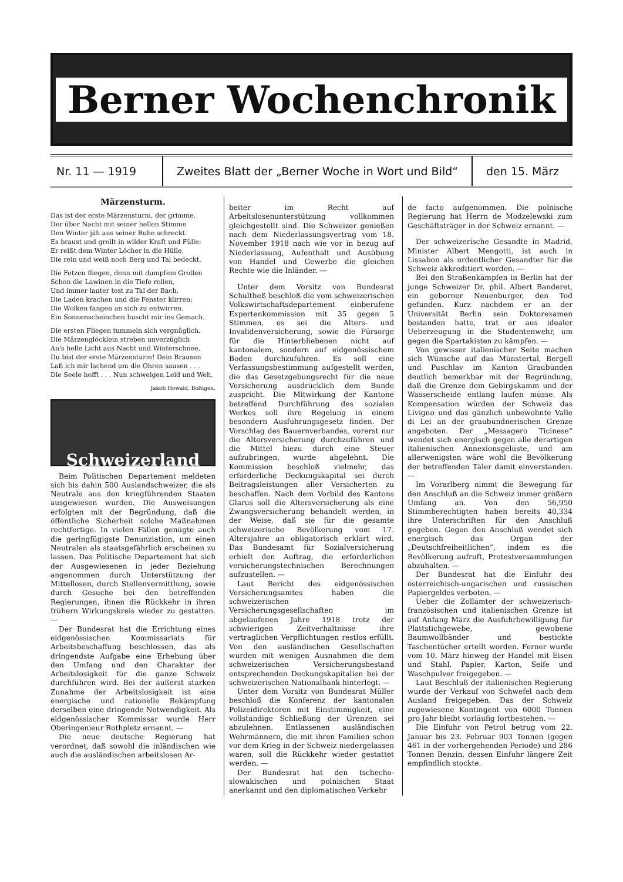Berner Wochenchronik
Nr. 11 — 1919 Zweites Blatt der „Berner Woche in Wort und Bild“
den 15. März
Märzensturm.
Das ist der erste Märzensturm, der grimme,
Der über Nacht mit seiner hellen Stimme
Den Winter jäh aus seiner Ruhe schreckt.
Es braust und grollt in wilder Kraft und Fülle;
Er reißt dem Winter Löcher in die Hülle,
Die rein und weiß noch Berg und Tal bedeckt.
Die Fetzen fliegen, denn mit dumpfem Grollen
Schon die Lawinen in die Tiefe rollen,
Und immer lauter tost zu Tal der Bach.
Die Laden krachen und die Fenster klirren;
Die Wolken fangen an sich zu entwirren.
Ein Sonnenscheinchen huscht mir ins Gemach.
Die ersten Fliegen tummeln sich vergnüglich.
Die Märzenglöcklein streben unverzüglich
An's helle Licht aus Nacht und Winterschnee,
Du bist der erste Märzensturm! Dein Brausen
Laß ich mir lachend um die Ohren sausen . . .
Die Seele hofft . . . Nun schweigen Leid und Weh.
Jakob Howald, Boltigen.
Schweizerland
Beim Politischen Departement meldeten sich bis dahin 500 Auslandschweizer, die als Neutrale aus den kriegführenden Staaten ausgewiesen wurden. Die Ausweisungen erfolgten mit der Begründung, daß die öffentliche Sicherheit solche Maßnahmen rechtfertige. In vielen Fällen genügte auch die geringfügigste Denunziation, um einen Neutralen als staatsgefährlich erscheinen zu lassen. Das Politische Departement hat sich der Ausgewiesenen in jeder Beziehung angenommen durch Unterstützung der Mittellosen, durch Stellenvermittlung, sowie durch Gesuche bei den betreffenden Regierungen, ihnen die Rückkehr in ihren frühern Wirkungskreis wieder zu gestatten. —
Der Bundesrat hat die Errichtung eines eidgenössischen Kommissariats für Arbeitsbeschaffung beschlossen, das als dringendste Aufgabe eine Erhebung über den Umfang und den Charakter der Arbeitslosigkeit für die ganze Schweiz durchführen wird. Bei der äußerst starken Zunahme der Arbeitslosigkeit ist eine energische und rationelle Bekämpfung derselben eine dringende Notwendigkeit. Als eidgenössischer Kommissar wurde Herr Oberingenieur Rothpletz ernannt. —
Die neue deutsche Regierung hat verordnet, daß sowohl die inländischen wie auch die ausländischen arbeitslosen Ar-
beiter im Recht auf Arbeitslosenunterstützung vollkommen gleichgestellt sind. Die Schweizer genießen nach dem Niederlassungsvertrag vom 18. November 1918 nach wie vor in bezug auf Niederlassung, Aufenthalt und Ausübung von Handel und Gewerbe die gleichen Rechte wie die Inländer. —
Unter dem Vorsitz von Bundesrat Schultheß beschloß die vom schweizerischen Volkswirtschaftsdepartement einberufene Expertenkommission mit 35 gegen 5 Stimmen, es sei die Alters- und Invalidenversicherung, sowie die Fürsorge für die Hinterbliebenen nicht auf kantonalem, sondern auf eidgenössischem Boden durchzuführen. Es soll eine Verfassungsbestimmung aufgestellt werden, die das Gesetzgebungsrecht für die neue Versicherung ausdrücklich dem Bunde zuspricht. Die Mitwirkung der Kantone betreffend Durchführung des sozialen Werkes soll ihre Regelung in einem besondern Ausführungsgesetz finden. Der Vorschlag des Bauernverbandes, vorerst nur die Altersversicherung durchzuführen und die Mittel hiezu durch eine Steuer aufzubringen, wurde abgelehnt. Die Kommission beschloß vielmehr, das erforderliche Deckungskapital sei durch Beitragsleistungen aller Versicherten zu beschaffen. Nach dem Vorbild des Kantons Glarus soll die Altersversicherung als eine Zwangsversicherung behandelt werden, in der Weise, daß sie für die gesamte schweizerische Bevölkerung vom 17. Altersjahre an obligatorisch erklärt wird. Das Bundesamt für Sozialversicherung erhielt den Auftrag, die erforderlichen versicherungstechnischen Berechnungen aufzustellen. —
Laut Bericht des eidgenössischen Versicherungsamtes haben die schweizerischen Versicherungsgesellschaften im abgelaufenen Jahre 1918 trotz der schwierigen Zeitverhältnisse ihre vertraglichen Verpflichtungen restlos erfüllt. Von den ausländischen Gesellschaften wurden mit wenigen Ausnahmen die dem schweizerischen Versicherungsbestand entsprechenden Deckungskapitalien bei der schweizerischen Nationalbank hinterlegt. —
Unter dem Vorsitz von Bundesrat Müller beschloß die Konferenz der kantonalen Polizeidirektoren mit Einstimmigkeit, eine vollständige Schließung der Grenzen sei abzulehnen. Entlassenen ausländischen Wehrmännern, die mit ihren Familien schon vor dem Krieg in der Schweiz niedergelassen waren, soll die Rückkehr wieder gestattet werden. —
Der Bundesrat hat den tschecho-slowakischen und polnischen Staat anerkannt und den diplomatischen Verkehr
de facto aufgenommen. Die polnische Regierung hat Herrn de Modzelewski zum Geschäftsträger in der Schweiz ernannt. —
Der schweizerische Gesandte in Madrid, Minister Albert Mengotti, ist auch in Lissabon als ordentlicher Gesandter für die Schweiz akkreditiert worden. —
Bei den Straßenkämpfen in Berlin hat der junge Schweizer Dr. phil. Albert Banderet, ein geborner Neuenburger, den Tod gefunden. Kurz nachdem er an der Universität Berlin sein Doktorexamen bestanden hatte, trat er aus idealer Ueberzeugung in die Studentenwehr, um gegen die Spartakisten zu kämpfen. —
Von gewisser italienischer Seite machen sich Wünsche auf das Münstertal, Bergell und Puschlav im Kanton Graubünden deutlich bemerkbar mit der Begründung, daß die Grenze dem Gebirgskamm und der Wasserscheide entlang laufen müsse. Als Kompensation würden der Schweiz das Livigno und das gänzlich unbewohnte Valle di Lei an der graubündnerischen Grenze angeboten. Der „Messagero Ticinese“ wendet sich energisch gegen alle derartigen italienischen Annexionsgelüste, und am allerwenigsten wäre wohl die Bevölkerung der betreffenden Täler damit einverstanden. —
Im Vorarlberg nimmt die Bewegung für den Anschluß an die Schweiz immer größern Umfang an. Von den 56,950 Stimmberechtigten haben bereits 40,334 ihre Unterschriften für den Anschluß gegeben. Gegen den Anschluß wendet sich energisch das Organ der „Deutschfreiheitlichen“, indem es die Bevölkerung aufruft, Protestversammlungen abzuhalten. —
Der Bundesrat hat die Einfuhr des österreichisch-ungarischen und russischen Papiergeldes verboten. —
Ueber die Zollämter der schweizerisch-französischen und italienischen Grenze ist auf Anfang März die Ausfuhrbewilligung für Plattstichgewebe, gewobene Baumwollbänder und bestickte Taschentücher erteilt worden. Ferner wurde vom 10. März hinweg der Handel mit Eisen und Stahl, Papier, Karton, Seife und Waschpulver freigegeben. —
Laut Beschluß der italienischen Regierung wurde der Verkauf von Schwefel nach dem Ausland freigegeben. Das der Schweiz zugewiesene Kontingent von 6000 Tonnen pro Jahr bleibt vorläufig fortbestehen. —
Die Einfuhr von Petrol betrug vom 22. Januar bis 23. Februar 903 Tonnen (gegen 461 in der vorhergehenden Periode) und 286 Tonnen Benzin, dessen Einfuhr längere Zeit empfindlich stockte.